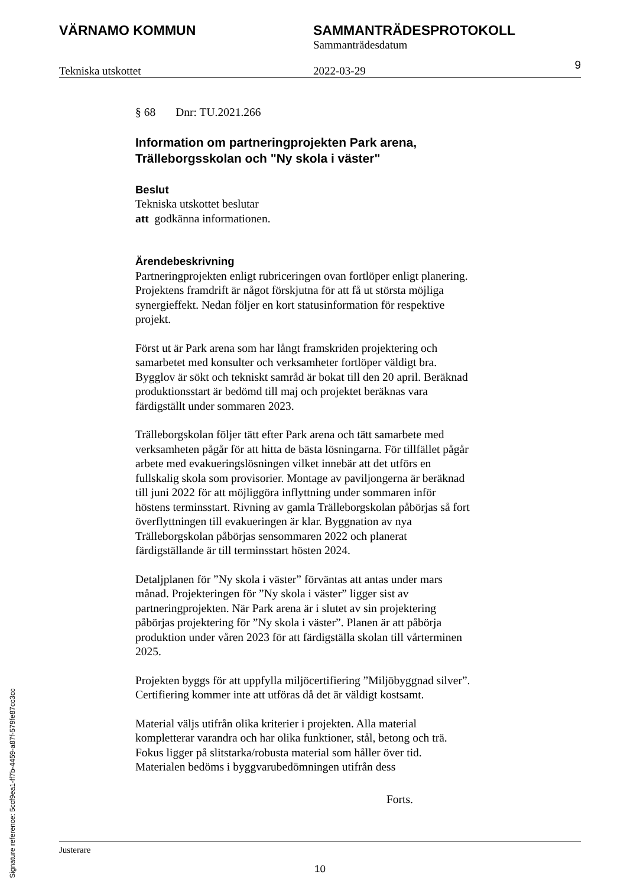VÄRNAMO KOMMUN SAMMANTRÄDESPROTOKOLL
Sammanträdesdatum
Tekniska utskottet 2022-03-29 9
§ 68 Dnr: TU.2021.266
Information om partneringprojekten Park arena, Trälleborgsskolan och "Ny skola i väster"
Beslut
Tekniska utskottet beslutar
att godkänna informationen.
Ärendebeskrivning
Partneringprojekten enligt rubriceringen ovan fortlöper enligt planering. Projektens framdrift är något förskjutna för att få ut största möjliga synergieffekt. Nedan följer en kort statusinformation för respektive projekt.
Först ut är Park arena som har långt framskriden projektering och samarbetet med konsulter och verksamheter fortlöper väldigt bra. Bygglov är sökt och tekniskt samråd är bokat till den 20 april. Beräknad produktionsstart är bedömd till maj och projektet beräknas vara färdigställt under sommaren 2023.
Trälleborgskolan följer tätt efter Park arena och tätt samarbete med verksamheten pågår för att hitta de bästa lösningarna. För tillfället pågår arbete med evakueringslösningen vilket innebär att det utförs en fullskalig skola som provisorier. Montage av paviljongerna är beräknad till juni 2022 för att möjliggöra inflyttning under sommaren inför höstens terminsstart. Rivning av gamla Trälleborgskolan påbörjas så fort överflyttningen till evakueringen är klar. Byggnation av nya Trälleborgskolan påbörjas sensommaren 2022 och planerat färdigställande är till terminsstart hösten 2024.
Detaljplanen för ”Ny skola i väster” förväntas att antas under mars månad. Projekteringen för ”Ny skola i väster” ligger sist av partneringprojekten. När Park arena är i slutet av sin projektering påbörjas projektering för ”Ny skola i väster”. Planen är att påbörja produktion under våren 2023 för att färdigställa skolan till vårterminen 2025.
Projekten byggs för att uppfylla miljöcertifiering ”Miljöbyggnad silver”. Certifiering kommer inte att utföras då det är väldigt kostsamt.
Material väljs utifrån olika kriterier i projekten. Alla material kompletterar varandra och har olika funktioner, stål, betong och trä. Fokus ligger på slitstarka/robusta material som håller över tid. Materialen bedöms i byggvarubedömningen utifrån dess
Forts.
Justerare
10
Signature reference: 5ccf9ea1-ff7b-4459-a87f-579fe87cc3cc